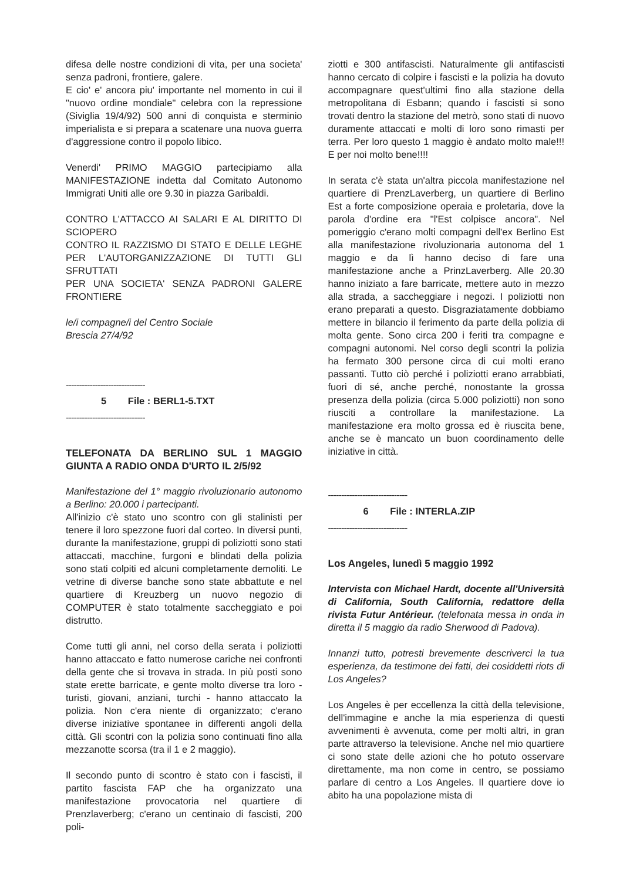difesa delle nostre condizioni di vita, per una societa' senza padroni, frontiere, galere.
E cio' e' ancora piu' importante nel momento in cui il "nuovo ordine mondiale" celebra con la repressione (Siviglia 19/4/92) 500 anni di conquista e sterminio imperialista e si prepara a scatenare una nuova guerra d'aggressione contro il popolo libico.
Venerdi' PRIMO MAGGIO partecipiamo alla MANIFESTAZIONE indetta dal Comitato Autonomo Immigrati Uniti alle ore 9.30 in piazza Garibaldi.
CONTRO L'ATTACCO AI SALARI E AL DIRITTO DI SCIOPERO
CONTRO IL RAZZISMO DI STATO E DELLE LEGHE PER L'AUTORGANIZZAZIONE DI TUTTI GLI SFRUTTATI
PER UNA SOCIETA' SENZA PADRONI GALERE FRONTIERE
le/i compagne/i del Centro Sociale
Brescia 27/4/92
------------------------------
5 File : BERL1-5.TXT
------------------------------
TELEFONATA DA BERLINO SUL 1 MAGGIO GIUNTA A RADIO ONDA D'URTO IL 2/5/92
Manifestazione del 1° maggio rivoluzionario autonomo a Berlino: 20.000 i partecipanti.
All'inizio c'è stato uno scontro con gli stalinisti per tenere il loro spezzone fuori dal corteo. In diversi punti, durante la manifestazione, gruppi di poliziotti sono stati attaccati, macchine, furgoni e blindati della polizia sono stati colpiti ed alcuni completamente demoliti. Le vetrine di diverse banche sono state abbattute e nel quartiere di Kreuzberg un nuovo negozio di COMPUTER è stato totalmente saccheggiato e poi distrutto.
Come tutti gli anni, nel corso della serata i poliziotti hanno attaccato e fatto numerose cariche nei confronti della gente che si trovava in strada. In più posti sono state erette barricate, e gente molto diverse tra loro - turisti, giovani, anziani, turchi - hanno attaccato la polizia. Non c'era niente di organizzato; c'erano diverse iniziative spontanee in differenti angoli della città. Gli scontri con la polizia sono continuati fino alla mezzanotte scorsa (tra il 1 e 2 maggio).
Il secondo punto di scontro è stato con i fascisti, il partito fascista FAP che ha organizzato una manifestazione provocatoria nel quartiere di Prenzlaverberg; c'erano un centinaio di fascisti, 200 poli-
ziotti e 300 antifascisti. Naturalmente gli antifascisti hanno cercato di colpire i fascisti e la polizia ha dovuto accompagnare quest'ultimi fino alla stazione della metropolitana di Esbann; quando i fascisti si sono trovati dentro la stazione del metrò, sono stati di nuovo duramente attaccati e molti di loro sono rimasti per terra. Per loro questo 1 maggio è andato molto male!!! E per noi molto bene!!!!
In serata c'è stata un'altra piccola manifestazione nel quartiere di PrenzLaverberg, un quartiere di Berlino Est a forte composizione operaia e proletaria, dove la parola d'ordine era "l'Est colpisce ancora". Nel pomeriggio c'erano molti compagni dell'ex Berlino Est alla manifestazione rivoluzionaria autonoma del 1 maggio e da lì hanno deciso di fare una manifestazione anche a PrinzLaverberg. Alle 20.30 hanno iniziato a fare barricate, mettere auto in mezzo alla strada, a saccheggiare i negozi. I poliziotti non erano preparati a questo. Disgraziatamente dobbiamo mettere in bilancio il ferimento da parte della polizia di molta gente. Sono circa 200 i feriti tra compagne e compagni autonomi. Nel corso degli scontri la polizia ha fermato 300 persone circa di cui molti erano passanti. Tutto ciò perché i poliziotti erano arrabbiati, fuori di sé, anche perché, nonostante la grossa presenza della polizia (circa 5.000 poliziotti) non sono riusciti a controllare la manifestazione. La manifestazione era molto grossa ed è riuscita bene, anche se è mancato un buon coordinamento delle iniziative in città.
------------------------------
6 File : INTERLA.ZIP
------------------------------
Los Angeles, lunedì 5 maggio 1992
Intervista con Michael Hardt, docente all'Università di California, South California, redattore della rivista Futur Antérieur. (telefonata messa in onda in diretta il 5 maggio da radio Sherwood di Padova).
Innanzi tutto, potresti brevemente descriverci la tua esperienza, da testimone dei fatti, dei cosiddetti riots di Los Angeles?
Los Angeles è per eccellenza la città della televisione, dell'immagine e anche la mia esperienza di questi avvenimenti è avvenuta, come per molti altri, in gran parte attraverso la televisione. Anche nel mio quartiere ci sono state delle azioni che ho potuto osservare direttamente, ma non come in centro, se possiamo parlare di centro a Los Angeles. Il quartiere dove io abito ha una popolazione mista di